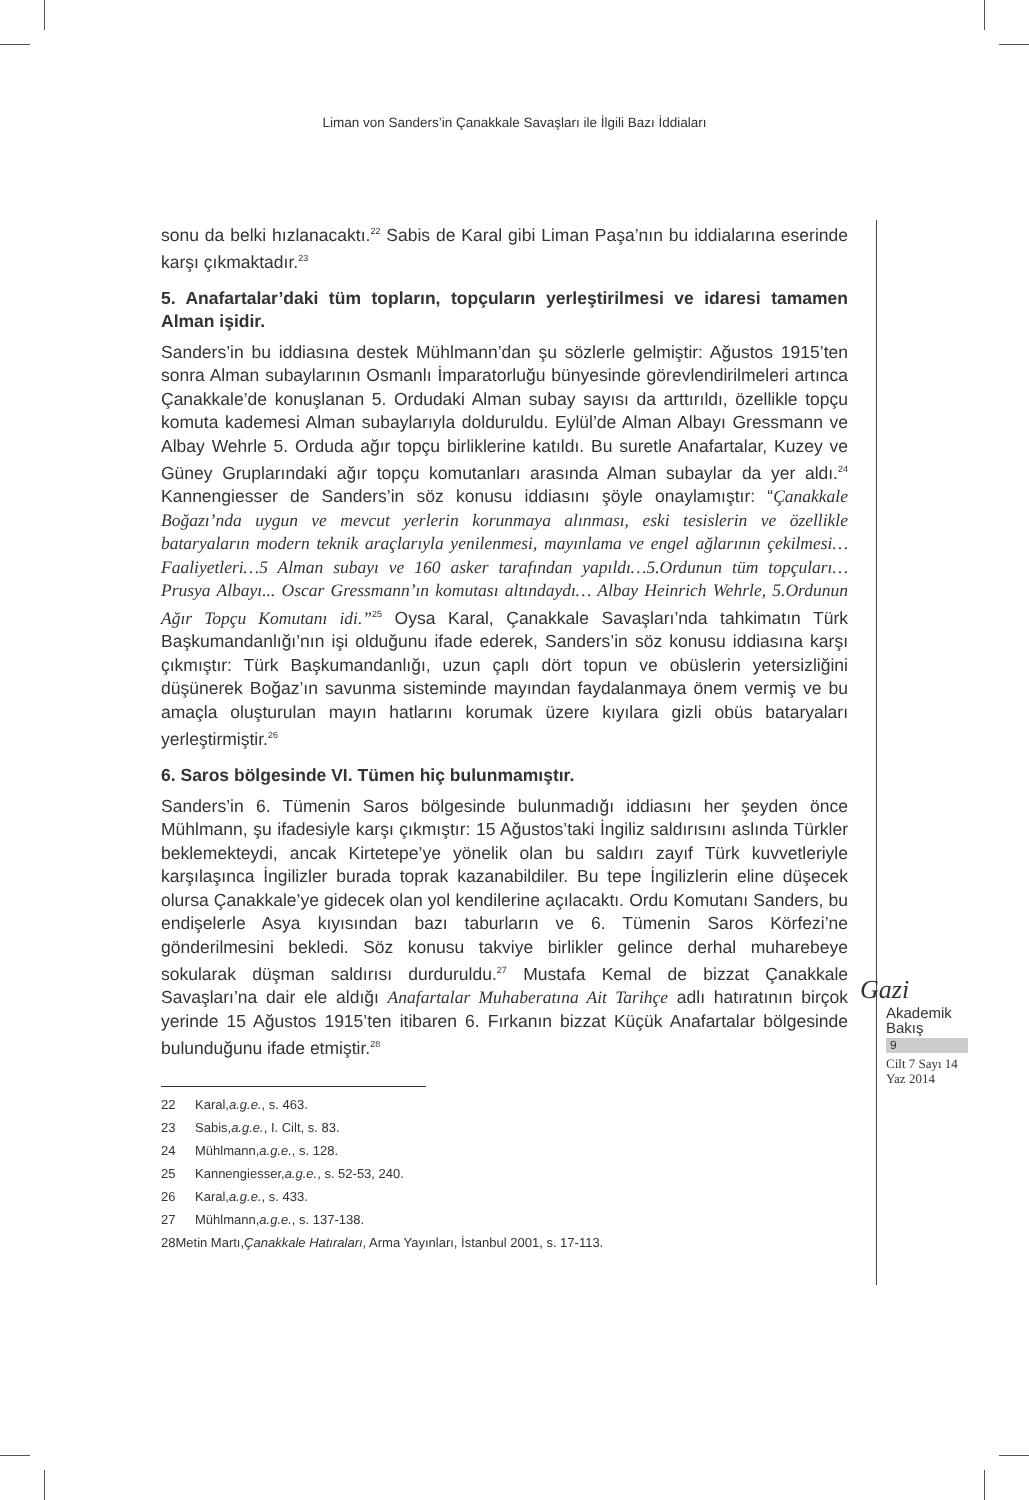Liman von Sanders’in Çanakkale Savaşları ile İlgili Bazı İddiaları
sonu da belki hızlanacaktı.<sup>22</sup> Sabis de Karal gibi Liman Paşa’nın bu iddialarına eserinde karşı çıkmaktadır.<sup>23</sup>
5. Anafartalar’daki tüm topların, topçuların yerleştirilmesi ve idaresi tamamen Alman işidir.
Sanders’in bu iddiasına destek Mühlmann’dan şu sözlerle gelmiştir: Ağustos 1915’ten sonra Alman subaylarının Osmanlı İmparatorluğu bünyesinde görevlendirilmeleri artınca Çanakkale’de konuşlanan 5. Ordudaki Alman subay sayısı da arttırıldı, özellikle topçu komuta kademesi Alman subaylarıyla dolduruldu. Eylül’de Alman Albayı Gressmann ve Albay Wehrle 5. Orduda ağır topçu birliklerine katıldı. Bu suretle Anafartalar, Kuzey ve Güney Gruplarındaki ağır topçu komutanları arasında Alman subaylar da yer aldı.<sup>24</sup> Kannengiesser de Sanders’in söz konusu iddiasını şöyle onaylamıştır: “Çanakkale Boğazı’nda uygun ve mevcut yerlerin korunmaya alınması, eski tesislerin ve özellikle bataryaların modern teknik araçlarıyla yenilenmesi, mayınlama ve engel ağlarının çekilmesi… Faaliyetleri…5 Alman subayı ve 160 asker tarafından yapıldı…5.Ordunun tüm topçuları… Prusya Albayı... Oscar Gressmann’ın komutası altındaydı… Albay Heinrich Wehrle, 5.Ordunun Ağır Topçu Komutanı idi.”<sup>25</sup> Oysa Karal, Çanakkale Savaşları’nda tahkimatın Türk Başkumandanlığı’nın işi olduğunu ifade ederek, Sanders’in söz konusu iddiasına karşı çıkmıştır: Türk Başkumandanlığı, uzun çaplı dört topun ve obüslerin yetersizliğini düşünerek Boğaz’ın savunma sisteminde mayından faydalanmaya önem vermiş ve bu amaçla oluşturulan mayın hatlarını korumak üzere kıyılara gizli obüs bataryaları yerleştirmiştir.<sup>26</sup>
6. Saros bölgesinde VI. Tümen hiç bulunmamıştır.
Sanders’in 6. Tümenin Saros bölgesinde bulunmadığı iddiasını her şeyden önce Mühlmann, şu ifadesiyle karşı çıkmıştır: 15 Ağustos’taki İngiliz saldırısını aslında Türkler beklemekteydi, ancak Kirtetepe’ye yönelik olan bu saldırı zayıf Türk kuvvetleriyle karşılaşınca İngilizler burada toprak kazanabildiler. Bu tepe İngilizlerin eline düşecek olursa Çanakkale’ye gidecek olan yol kendilerine açılacaktı. Ordu Komutanı Sanders, bu endişelerle Asya kıyısından bazı taburların ve 6. Tümenin Saros Körfezi’ne gönderilmesini bekledi. Söz konusu takviye birlikler gelince derhal muharebeye sokularak düşman saldırısı durduruldu.<sup>27</sup> Mustafa Kemal de bizzat Çanakkale Savaşları’na dair ele aldığı Anafartalar Muhaberatına Ait Tarihçe adlı hatıratının birçok yerinde 15 Ağustos 1915’ten itibaren 6. Fırkanın bizzat Küçük Anafartalar bölgesinde bulunduğunu ifade etmiştir.<sup>28</sup>
22 Karal, a.g.e., s. 463.
23 Sabis, a.g.e., I. Cilt, s. 83.
24 Mühlmann, a.g.e., s. 128.
25 Kannengiesser, a.g.e., s. 52-53, 240.
26 Karal, a.g.e., s. 433.
27 Mühlmann, a.g.e., s. 137-138.
28 Metin Martı, Çanakkale Hatıraları, Arma Yayınları, İstanbul 2001, s. 17-113.
Gazi
Akademik
Bakış
9
Cilt 7 Sayı 14
Yaz 2014